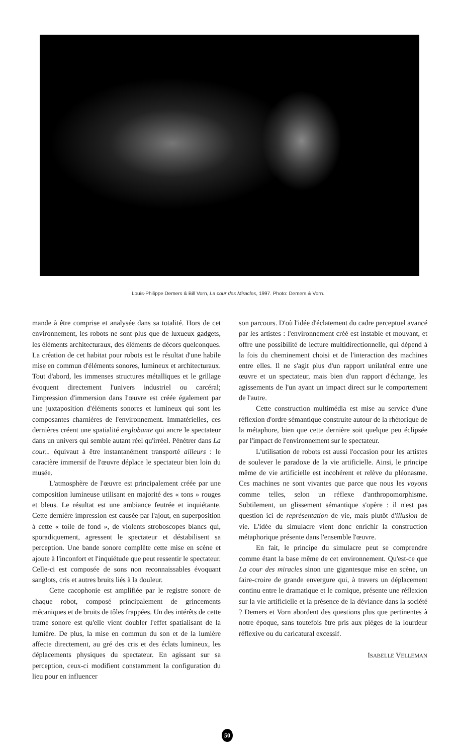Louis-Philippe Demers & Bill Vorn, La cour des Miracles, 1997. Photo: Demers & Vorn.
mande à être comprise et analysée dans sa totalité. Hors de cet environnement, les robots ne sont plus que de luxueux gadgets, les éléments architecturaux, des éléments de décors quelconques. La création de cet habitat pour robots est le résultat d'une habile mise en commun d'éléments sonores, lumineux et architecturaux. Tout d'abord, les immenses structures métalliques et le grillage évoquent directement l'univers industriel ou carcéral; l'impression d'immersion dans l'œuvre est créée également par une juxtaposition d'éléments sonores et lumineux qui sont les composantes charnières de l'environnement. Immatérielles, ces dernières créent une spatialité englobante qui ancre le spectateur dans un univers qui semble autant réel qu'irréel. Pénétrer dans La cour... équivaut à être instantanément transporté ailleurs : le caractère immersif de l'œuvre déplace le spectateur bien loin du musée.
L'atmosphère de l'œuvre est principalement créée par une composition lumineuse utilisant en majorité des « tons » rouges et bleus. Le résultat est une ambiance feutrée et inquiétante. Cette dernière impression est causée par l'ajout, en superposition à cette « toile de fond », de violents stroboscopes blancs qui, sporadiquement, agressent le spectateur et déstabilisent sa perception. Une bande sonore complète cette mise en scène et ajoute à l'inconfort et l'inquiétude que peut ressentir le spectateur. Celle-ci est composée de sons non reconnaissables évoquant sanglots, cris et autres bruits liés à la douleur.
Cette cacophonie est amplifiée par le registre sonore de chaque robot, composé principalement de grincements mécaniques et de bruits de tôles frappées. Un des intérêts de cette trame sonore est qu'elle vient doubler l'effet spatialisant de la lumière. De plus, la mise en commun du son et de la lumière affecte directement, au gré des cris et des éclats lumineux, les déplacements physiques du spectateur. En agissant sur sa perception, ceux-ci modifient constamment la configuration du lieu pour en influencer
son parcours. D'où l'idée d'éclatement du cadre perceptuel avancé par les artistes : l'environnement créé est instable et mouvant, et offre une possibilité de lecture multidirectionnelle, qui dépend à la fois du cheminement choisi et de l'interaction des machines entre elles. Il ne s'agit plus d'un rapport unilatéral entre une œuvre et un spectateur, mais bien d'un rapport d'échange, les agissements de l'un ayant un impact direct sur le comportement de l'autre.
Cette construction multimédia est mise au service d'une réflexion d'ordre sémantique construite autour de la rhétorique de la métaphore, bien que cette dernière soit quelque peu éclipsée par l'impact de l'environnement sur le spectateur.
L'utilisation de robots est aussi l'occasion pour les artistes de soulever le paradoxe de la vie artificielle. Ainsi, le principe même de vie artificielle est incohérent et relève du pléonasme. Ces machines ne sont vivantes que parce que nous les voyons comme telles, selon un réflexe d'anthropomorphisme. Subtilement, un glissement sémantique s'opère : il n'est pas question ici de représentation de vie, mais plutôt d'illusion de vie. L'idée du simulacre vient donc enrichir la construction métaphorique présente dans l'ensemble l'œuvre.
En fait, le principe du simulacre peut se comprendre comme étant la base même de cet environnement. Qu'est-ce que La cour des miracles sinon une gigantesque mise en scène, un faire-croire de grande envergure qui, à travers un déplacement continu entre le dramatique et le comique, présente une réflexion sur la vie artificielle et la présence de la déviance dans la société ? Demers et Vorn abordent des questions plus que pertinentes à notre époque, sans toutefois être pris aux pièges de la lourdeur réflexive ou du caricatural excessif.
ISABELLE VELLEMAN
50